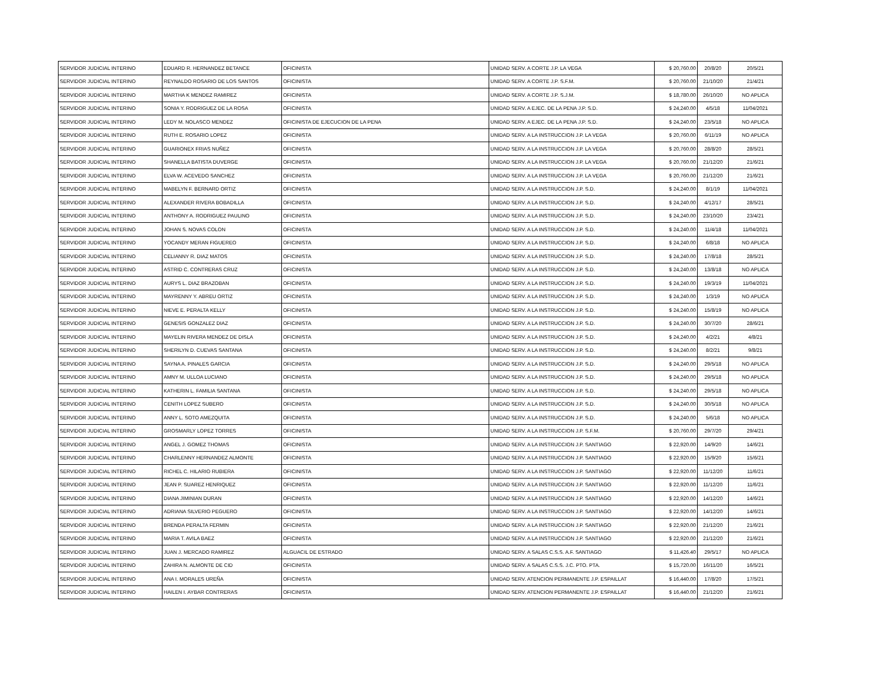| SERVIDOR JUDICIAL INTERINO | EDUARD R. HERNANDEZ BETANCE | OFICINISTA | UNIDAD SERV. A CORTE J.P. LA VEGA | $ 20,760.00 | 20/8/20 | 20/5/21 |
| SERVIDOR JUDICIAL INTERINO | REYNALDO ROSARIO DE LOS SANTOS | OFICINISTA | UNIDAD SERV. A CORTE J.P. S.F.M. | $ 20,760.00 | 21/10/20 | 21/4/21 |
| SERVIDOR JUDICIAL INTERINO | MARTHA K MENDEZ RAMIREZ | OFICINISTA | UNIDAD SERV. A CORTE J.P. S.J.M. | $ 18,780.00 | 26/10/20 | NO APLICA |
| SERVIDOR JUDICIAL INTERINO | SONIA Y. RODRIGUEZ DE LA ROSA | OFICINISTA | UNIDAD SERV. A EJEC. DE LA PENA J.P. S.D. | $ 24,240.00 | 4/5/18 | 11/04/2021 |
| SERVIDOR JUDICIAL INTERINO | LEDY M. NOLASCO MENDEZ | OFICINISTA DE EJECUCION DE LA PENA | UNIDAD SERV. A EJEC. DE LA PENA J.P. S.D. | $ 24,240.00 | 23/5/18 | NO APLICA |
| SERVIDOR JUDICIAL INTERINO | RUTH E. ROSARIO LOPEZ | OFICINISTA | UNIDAD SERV. A LA INSTRUCCION J.P. LA VEGA | $ 20,760.00 | 6/11/19 | NO APLICA |
| SERVIDOR JUDICIAL INTERINO | GUARIONEX FRIAS NUÑEZ | OFICINISTA | UNIDAD SERV. A LA INSTRUCCION J.P. LA VEGA | $ 20,760.00 | 28/8/20 | 28/5/21 |
| SERVIDOR JUDICIAL INTERINO | SHANELLA BATISTA DUVERGE | OFICINISTA | UNIDAD SERV. A LA INSTRUCCION J.P. LA VEGA | $ 20,760.00 | 21/12/20 | 21/6/21 |
| SERVIDOR JUDICIAL INTERINO | ELVA W. ACEVEDO SANCHEZ | OFICINISTA | UNIDAD SERV. A LA INSTRUCCION J.P. LA VEGA | $ 20,760.00 | 21/12/20 | 21/6/21 |
| SERVIDOR JUDICIAL INTERINO | MABELYN F. BERNARD ORTIZ | OFICINISTA | UNIDAD SERV. A LA INSTRUCCION J.P. S.D. | $ 24,240.00 | 8/1/19 | 11/04/2021 |
| SERVIDOR JUDICIAL INTERINO | ALEXANDER RIVERA BOBADILLA | OFICINISTA | UNIDAD SERV. A LA INSTRUCCION J.P. S.D. | $ 24,240.00 | 4/12/17 | 28/5/21 |
| SERVIDOR JUDICIAL INTERINO | ANTHONY A. RODRIGUEZ PAULINO | OFICINISTA | UNIDAD SERV. A LA INSTRUCCION J.P. S.D. | $ 24,240.00 | 23/10/20 | 23/4/21 |
| SERVIDOR JUDICIAL INTERINO | JOHAN S. NOVAS COLON | OFICINISTA | UNIDAD SERV. A LA INSTRUCCION J.P. S.D. | $ 24,240.00 | 11/4/18 | 11/04/2021 |
| SERVIDOR JUDICIAL INTERINO | YOCANDY MERAN FIGUEREO | OFICINISTA | UNIDAD SERV. A LA INSTRUCCION J.P. S.D. | $ 24,240.00 | 6/8/18 | NO APLICA |
| SERVIDOR JUDICIAL INTERINO | CELIANNY R. DIAZ MATOS | OFICINISTA | UNIDAD SERV. A LA INSTRUCCION J.P. S.D. | $ 24,240.00 | 17/8/18 | 28/5/21 |
| SERVIDOR JUDICIAL INTERINO | ASTRID C. CONTRERAS CRUZ | OFICINISTA | UNIDAD SERV. A LA INSTRUCCION J.P. S.D. | $ 24,240.00 | 13/8/18 | NO APLICA |
| SERVIDOR JUDICIAL INTERINO | AURYS L. DIAZ BRAZOBAN | OFICINISTA | UNIDAD SERV. A LA INSTRUCCION J.P. S.D. | $ 24,240.00 | 19/3/19 | 11/04/2021 |
| SERVIDOR JUDICIAL INTERINO | MAYRENNY Y. ABREU ORTIZ | OFICINISTA | UNIDAD SERV. A LA INSTRUCCION J.P. S.D. | $ 24,240.00 | 1/3/19 | NO APLICA |
| SERVIDOR JUDICIAL INTERINO | NIEVE E. PERALTA KELLY | OFICINISTA | UNIDAD SERV. A LA INSTRUCCION J.P. S.D. | $ 24,240.00 | 15/8/19 | NO APLICA |
| SERVIDOR JUDICIAL INTERINO | GENESIS GONZALEZ DIAZ | OFICINISTA | UNIDAD SERV. A LA INSTRUCCION J.P. S.D. | $ 24,240.00 | 30/7/20 | 28/6/21 |
| SERVIDOR JUDICIAL INTERINO | MAYELIN RIVERA MENDEZ DE DISLA | OFICINISTA | UNIDAD SERV. A LA INSTRUCCION J.P. S.D. | $ 24,240.00 | 4/2/21 | 4/8/21 |
| SERVIDOR JUDICIAL INTERINO | SHERILYN D. CUEVAS SANTANA | OFICINISTA | UNIDAD SERV. A LA INSTRUCCION J.P. S.D. | $ 24,240.00 | 8/2/21 | 9/8/21 |
| SERVIDOR JUDICIAL INTERINO | SAYNA A. PINALES GARCIA | OFICINISTA | UNIDAD SERV. A LA INSTRUCCION J.P. S.D. | $ 24,240.00 | 29/5/18 | NO APLICA |
| SERVIDOR JUDICIAL INTERINO | AMNY M. ULLOA LUCIANO | OFICINISTA | UNIDAD SERV. A LA INSTRUCCION J.P. S.D. | $ 24,240.00 | 29/5/18 | NO APLICA |
| SERVIDOR JUDICIAL INTERINO | KATHERIN L. FAMILIA SANTANA | OFICINISTA | UNIDAD SERV. A LA INSTRUCCION J.P. S.D. | $ 24,240.00 | 29/5/18 | NO APLICA |
| SERVIDOR JUDICIAL INTERINO | CENITH LOPEZ SUBERO | OFICINISTA | UNIDAD SERV. A LA INSTRUCCION J.P. S.D. | $ 24,240.00 | 30/5/18 | NO APLICA |
| SERVIDOR JUDICIAL INTERINO | ANNY L. SOTO AMEZQUITA | OFICINISTA | UNIDAD SERV. A LA INSTRUCCION J.P. S.D. | $ 24,240.00 | 5/6/18 | NO APLICA |
| SERVIDOR JUDICIAL INTERINO | GROSMARLY LOPEZ TORRES | OFICINISTA | UNIDAD SERV. A LA INSTRUCCION J.P. S.F.M. | $ 20,760.00 | 29/7/20 | 29/4/21 |
| SERVIDOR JUDICIAL INTERINO | ANGEL J. GOMEZ THOMAS | OFICINISTA | UNIDAD SERV. A LA INSTRUCCION J.P. SANTIAGO | $ 22,920.00 | 14/9/20 | 14/6/21 |
| SERVIDOR JUDICIAL INTERINO | CHARLENNY HERNANDEZ ALMONTE | OFICINISTA | UNIDAD SERV. A LA INSTRUCCION J.P. SANTIAGO | $ 22,920.00 | 15/9/20 | 15/6/21 |
| SERVIDOR JUDICIAL INTERINO | RICHEL C. HILARIO RUBIERA | OFICINISTA | UNIDAD SERV. A LA INSTRUCCION J.P. SANTIAGO | $ 22,920.00 | 11/12/20 | 11/6/21 |
| SERVIDOR JUDICIAL INTERINO | JEAN P. SUAREZ HENRIQUEZ | OFICINISTA | UNIDAD SERV. A LA INSTRUCCION J.P. SANTIAGO | $ 22,920.00 | 11/12/20 | 11/6/21 |
| SERVIDOR JUDICIAL INTERINO | DIANA JIMINIAN DURAN | OFICINISTA | UNIDAD SERV. A LA INSTRUCCION J.P. SANTIAGO | $ 22,920.00 | 14/12/20 | 14/6/21 |
| SERVIDOR JUDICIAL INTERINO | ADRIANA SILVERIO PEGUERO | OFICINISTA | UNIDAD SERV. A LA INSTRUCCION J.P. SANTIAGO | $ 22,920.00 | 14/12/20 | 14/6/21 |
| SERVIDOR JUDICIAL INTERINO | BRENDA PERALTA FERMIN | OFICINISTA | UNIDAD SERV. A LA INSTRUCCION J.P. SANTIAGO | $ 22,920.00 | 21/12/20 | 21/6/21 |
| SERVIDOR JUDICIAL INTERINO | MARIA T. AVILA BAEZ | OFICINISTA | UNIDAD SERV. A LA INSTRUCCION J.P. SANTIAGO | $ 22,920.00 | 21/12/20 | 21/6/21 |
| SERVIDOR JUDICIAL INTERINO | JUAN J. MERCADO RAMIREZ | ALGUACIL DE ESTRADO | UNIDAD SERV. A SALAS C.S.S. A.F. SANTIAGO | $ 11,426.40 | 29/5/17 | NO APLICA |
| SERVIDOR JUDICIAL INTERINO | ZAHIRA N. ALMONTE DE CID | OFICINISTA | UNIDAD SERV. A SALAS C.S.S. J.C. PTO. PTA. | $ 15,720.00 | 16/11/20 | 16/5/21 |
| SERVIDOR JUDICIAL INTERINO | ANA I. MORALES UREÑA | OFICINISTA | UNIDAD SERV. ATENCION PERMANENTE J.P. ESPAILLAT | $ 16,440.00 | 17/8/20 | 17/5/21 |
| SERVIDOR JUDICIAL INTERINO | HAILEN I. AYBAR CONTRERAS | OFICINISTA | UNIDAD SERV. ATENCION PERMANENTE J.P. ESPAILLAT | $ 16,440.00 | 21/12/20 | 21/6/21 |